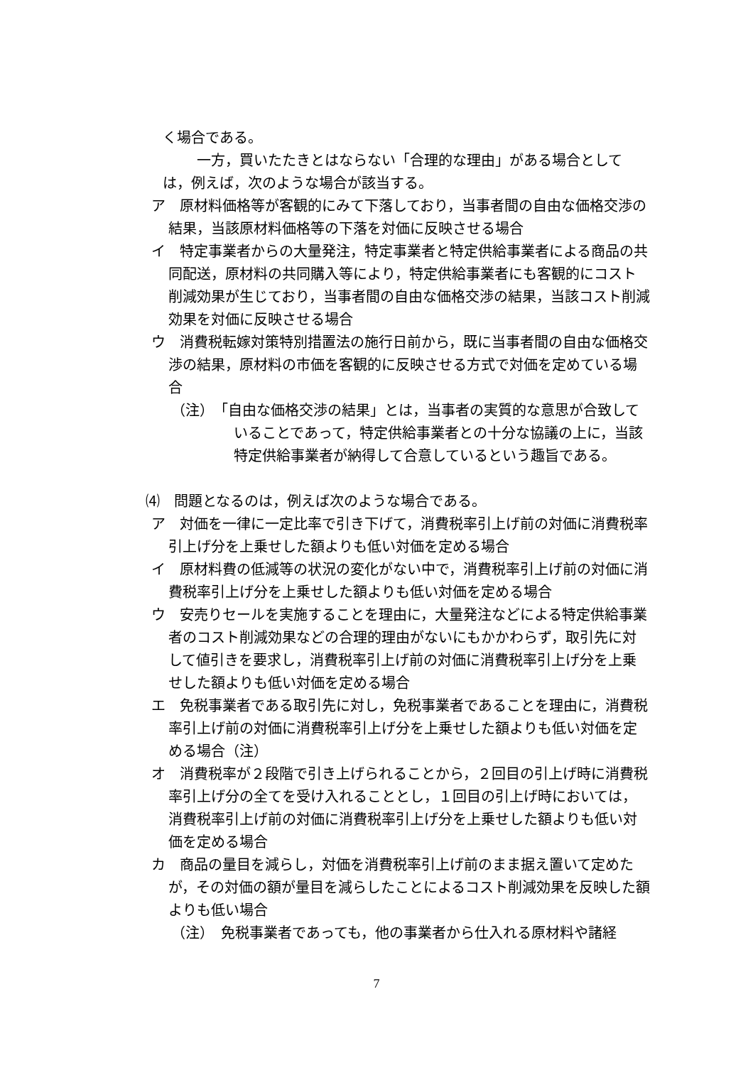く場合である。
一方，買いたたきとはならない「合理的な理由」がある場合としては，例えば，次のような場合が該当する。
ア　原材料価格等が客観的にみて下落しており，当事者間の自由な価格交渉の結果，当該原材料価格等の下落を対価に反映させる場合
イ　特定事業者からの大量発注，特定事業者と特定供給事業者による商品の共同配送，原材料の共同購入等により，特定供給事業者にも客観的にコスト削減効果が生じており，当事者間の自由な価格交渉の結果，当該コスト削減効果を対価に反映させる場合
ウ　消費税転嫁対策特別措置法の施行日前から，既に当事者間の自由な価格交渉の結果，原材料の市価を客観的に反映させる方式で対価を定めている場合
（注）　「自由な価格交渉の結果」とは，当事者の実質的な意思が合致していることであって，特定供給事業者との十分な協議の上に，当該特定供給事業者が納得して合意しているという趣旨である。
⑷　問題となるのは，例えば次のような場合である。
ア　対価を一律に一定比率で引き下げて，消費税率引上げ前の対価に消費税率引上げ分を上乗せした額よりも低い対価を定める場合
イ　原材料費の低減等の状況の変化がない中で，消費税率引上げ前の対価に消費税率引上げ分を上乗せした額よりも低い対価を定める場合
ウ　安売りセールを実施することを理由に，大量発注などによる特定供給事業者のコスト削減効果などの合理的理由がないにもかかわらず，取引先に対して値引きを要求し，消費税率引上げ前の対価に消費税率引上げ分を上乗せした額よりも低い対価を定める場合
エ　免税事業者である取引先に対し，免税事業者であることを理由に，消費税率引上げ前の対価に消費税率引上げ分を上乗せした額よりも低い対価を定める場合（注）
オ　消費税率が２段階で引き上げられることから，２回目の引上げ時に消費税率引上げ分の全てを受け入れることとし，１回目の引上げ時においては，消費税率引上げ前の対価に消費税率引上げ分を上乗せした額よりも低い対価を定める場合
カ　商品の量目を減らし，対価を消費税率引上げ前のまま据え置いて定めたが，その対価の額が量目を減らしたことによるコスト削減効果を反映した額よりも低い場合
（注）　免税事業者であっても，他の事業者から仕入れる原材料や諸経
7